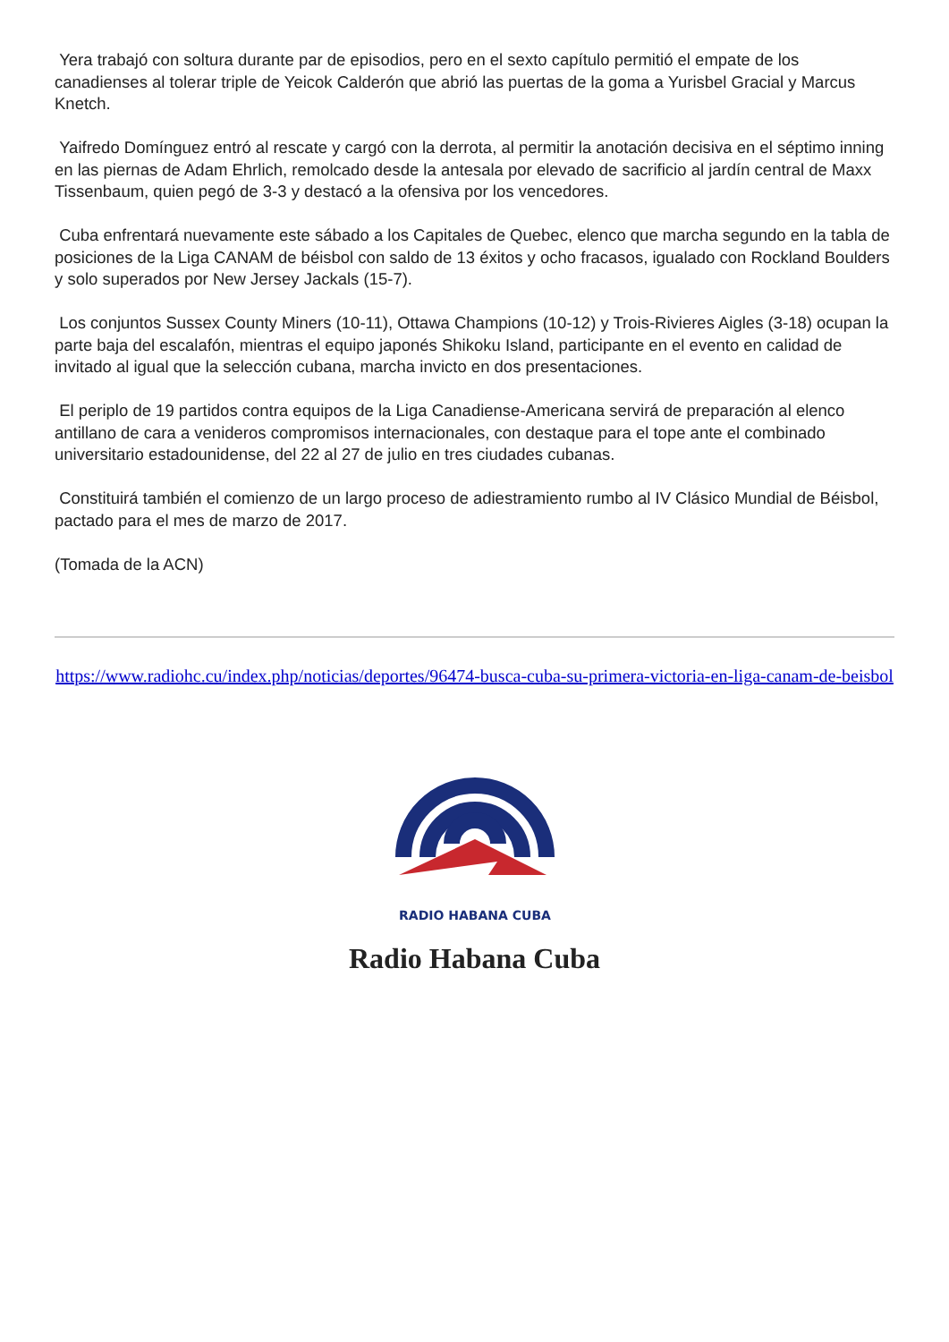Yera trabajó con soltura durante par de episodios, pero en el sexto capítulo permitió el empate de los canadienses al tolerar triple de Yeicok Calderón que abrió las puertas de la goma a Yurisbel Gracial y Marcus Knetch.
Yaifredo Domínguez entró al rescate y cargó con la derrota, al permitir la anotación decisiva en el séptimo inning en las piernas de Adam Ehrlich, remolcado desde la antesala por elevado de sacrificio al jardín central de Maxx Tissenbaum, quien pegó de 3-3 y destacó a la ofensiva por los vencedores.
Cuba enfrentará nuevamente este sábado a los Capitales de Quebec, elenco que marcha segundo en la tabla de posiciones de la Liga CANAM de béisbol con saldo de 13 éxitos y ocho fracasos, igualado con Rockland Boulders y solo superados por New Jersey Jackals (15-7).
Los conjuntos Sussex County Miners (10-11), Ottawa Champions (10-12) y Trois-Rivieres Aigles (3-18) ocupan la parte baja del escalafón, mientras el equipo japonés Shikoku Island, participante en el evento en calidad de invitado al igual que la selección cubana, marcha invicto en dos presentaciones.
El periplo de 19 partidos contra equipos de la Liga Canadiense-Americana servirá de preparación al elenco antillano de cara a venideros compromisos internacionales, con destaque para el tope ante el combinado universitario estadounidense, del 22 al 27 de julio en tres ciudades cubanas.
Constituirá también el comienzo de un largo proceso de adiestramiento rumbo al IV Clásico Mundial de Béisbol, pactado para el mes de marzo de 2017.
(Tomada de la ACN)
https://www.radiohc.cu/index.php/noticias/deportes/96474-busca-cuba-su-primera-victoria-en-liga-canam-de-beisbol
RADIO HABANA CUBA
Radio Habana Cuba